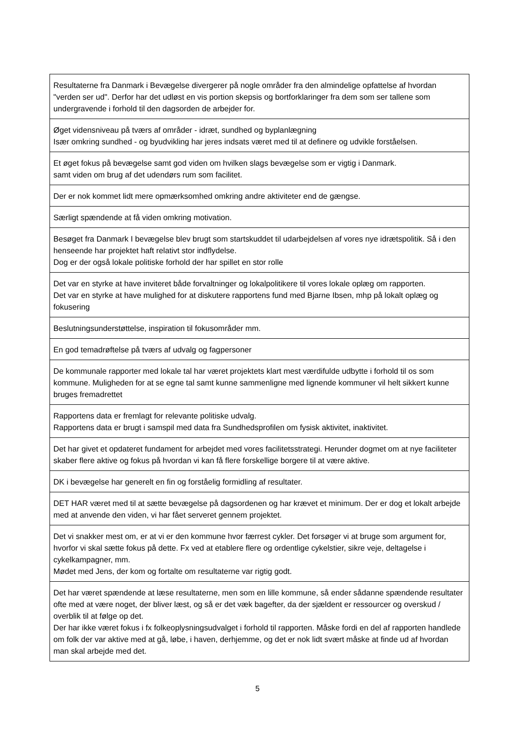| Resultaterne fra Danmark i Bevægelse divergerer på nogle områder fra den almindelige opfattelse af hvordan "verden ser ud". Derfor har det udløst en vis portion skepsis og bortforklaringer fra dem som ser tallene som undergravende i forhold til den dagsorden de arbejder for. |
| Øget vidensniveau på tværs af områder - idræt, sundhed og byplanlægning Især omkring sundhed - og byudvikling har jeres indsats været med til at definere og udvikle forståelsen. |
| Et øget fokus på bevægelse samt god viden om hvilken slags bevægelse som er vigtig i Danmark. samt viden om brug af det udendørs rum som facilitet. |
| Der er nok kommet lidt mere opmærksomhed omkring andre aktiviteter end de gængse. |
| Særligt spændende at få viden omkring motivation. |
| Besøget fra Danmark I bevægelse blev brugt som startskuddet til udarbejdelsen af vores nye idrætspolitik. Så i den henseende har projektet haft relativt stor indflydelse. Dog er der også lokale politiske forhold der har spillet en stor rolle |
| Det var en styrke at have inviteret både forvaltninger og lokalpolitikere til vores lokale oplæg om rapporten. Det var en styrke at have mulighed for at diskutere rapportens fund med Bjarne Ibsen, mhp på lokalt oplæg og fokusering |
| Beslutningsunderstøttelse, inspiration til fokusområder mm. |
| En god temadrøftelse på tværs af udvalg og fagpersoner |
| De kommunale rapporter med lokale tal har været projektets klart mest værdifulde udbytte i forhold til os som kommune. Muligheden for at se egne tal samt kunne sammenligne med lignende kommuner vil helt sikkert kunne bruges fremadrettet |
| Rapportens data er fremlagt for relevante politiske udvalg. Rapportens data er brugt i samspil med data fra Sundhedsprofilen om fysisk aktivitet, inaktivitet. |
| Det har givet et opdateret fundament for arbejdet med vores facilitetsstrategi. Herunder dogmet om at nye faciliteter skaber flere aktive og fokus på hvordan vi kan få flere forskellige borgere til at være aktive. |
| DK i bevægelse har generelt en fin og forståelig formidling af resultater. |
| DET HAR været med til at sætte bevægelse på dagsordenen og har krævet et minimum. Der er dog et lokalt arbejde med at anvende den viden, vi har fået serveret gennem projektet. |
| Det vi snakker mest om, er at vi er den kommune hvor færrest cykler. Det forsøger vi at bruge som argument for, hvorfor vi skal sætte fokus på dette. Fx ved at etablere flere og ordentlige cykelstier, sikre veje, deltagelse i cykelkampagner, mm. Mødet med Jens, der kom og fortalte om resultaterne var rigtig godt. |
| Det har været spændende at læse resultaterne, men som en lille kommune, så ender sådanne spændende resultater ofte med at være noget, der bliver læst, og så er det væk bagefter, da der sjældent er ressourcer og overskud / overblik til at følge op det. Der har ikke været fokus i fx folkeoplysningsudvalget i forhold til rapporten. Måske fordi en del af rapporten handlede om folk der var aktive med at gå, løbe, i haven, derhjemme, og det er nok lidt svært måske at finde ud af hvordan man skal arbejde med det. |
5